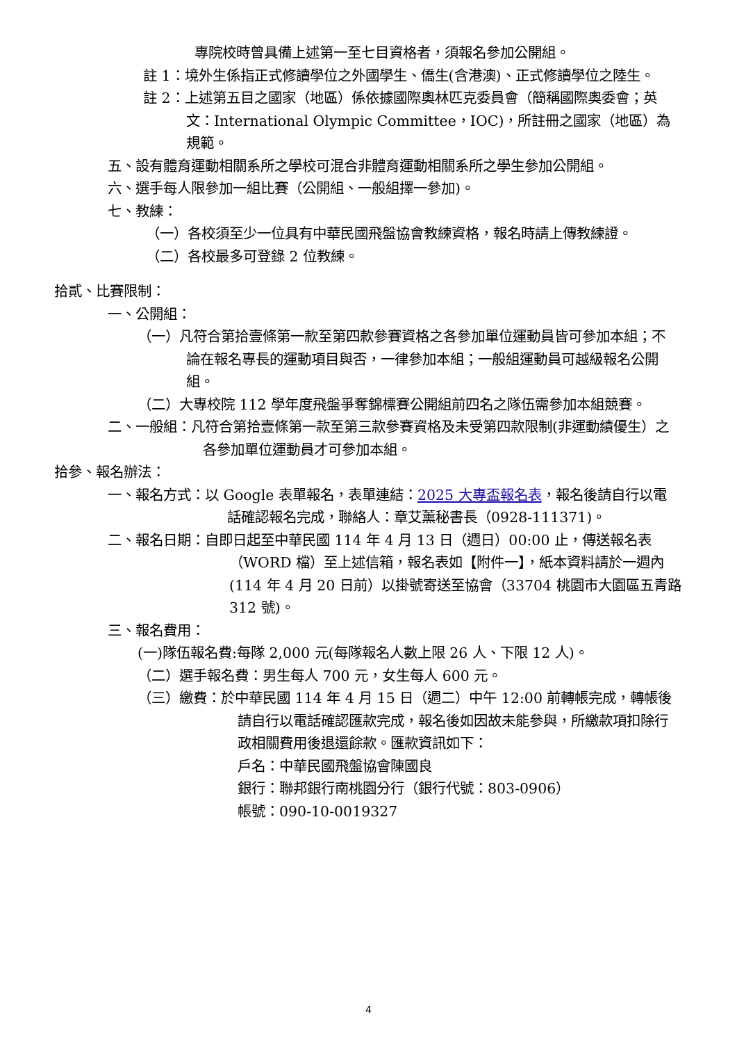專院校時曾具備上述第一至七目資格者，須報名參加公開組。
註 1：境外生係指正式修讀學位之外國學生、僑生(含港澳)、正式修讀學位之陸生。
註 2：上述第五目之國家（地區）係依據國際奧林匹克委員會（簡稱國際奧委會；英文：International Olympic Committee，IOC)，所註冊之國家（地區）為規範。
五、設有體育運動相關系所之學校可混合非體育運動相關系所之學生參加公開組。
六、選手每人限參加一組比賽（公開組、一般組擇一參加)。
七、教練：
（一）各校須至少一位具有中華民國飛盤協會教練資格，報名時請上傳教練證。
（二）各校最多可登錄 2 位教練。
拾貳、比賽限制：
一、公開組：
（一）凡符合第拾壹條第一款至第四款參賽資格之各參加單位運動員皆可參加本組；不論在報名專長的運動項目與否，一律參加本組；一般組運動員可越級報名公開組。
（二）大專校院 112 學年度飛盤爭奪錦標賽公開組前四名之隊伍需參加本組競賽。
二、一般組：凡符合第拾壹條第一款至第三款參賽資格及未受第四款限制(非運動績優生）之各參加單位運動員才可參加本組。
拾參、報名辦法：
一、報名方式：以 Google 表單報名，表單連結：2025 大專盃報名表，報名後請自行以電話確認報名完成，聯絡人：章艾薰秘書長（0928-111371)。
二、報名日期：自即日起至中華民國 114 年 4 月 13 日（週日）00:00 止，傳送報名表（WORD 檔）至上述信箱，報名表如【附件一】，紙本資料請於一週內(114 年 4 月 20 日前）以掛號寄送至協會（33704 桃園市大園區五青路 312 號)。
三、報名費用：
(一)隊伍報名費:每隊 2,000 元(每隊報名人數上限 26 人、下限 12 人)。
（二）選手報名費：男生每人 700 元，女生每人 600 元。
（三）繳費：於中華民國 114 年 4 月 15 日（週二）中午 12:00 前轉帳完成，轉帳後請自行以電話確認匯款完成，報名後如因故未能參與，所繳款項扣除行政相關費用後退還餘款。匯款資訊如下：
戶名：中華民國飛盤協會陳國良
銀行：聯邦銀行南桃園分行（銀行代號：803-0906）
帳號：090-10-0019327
4